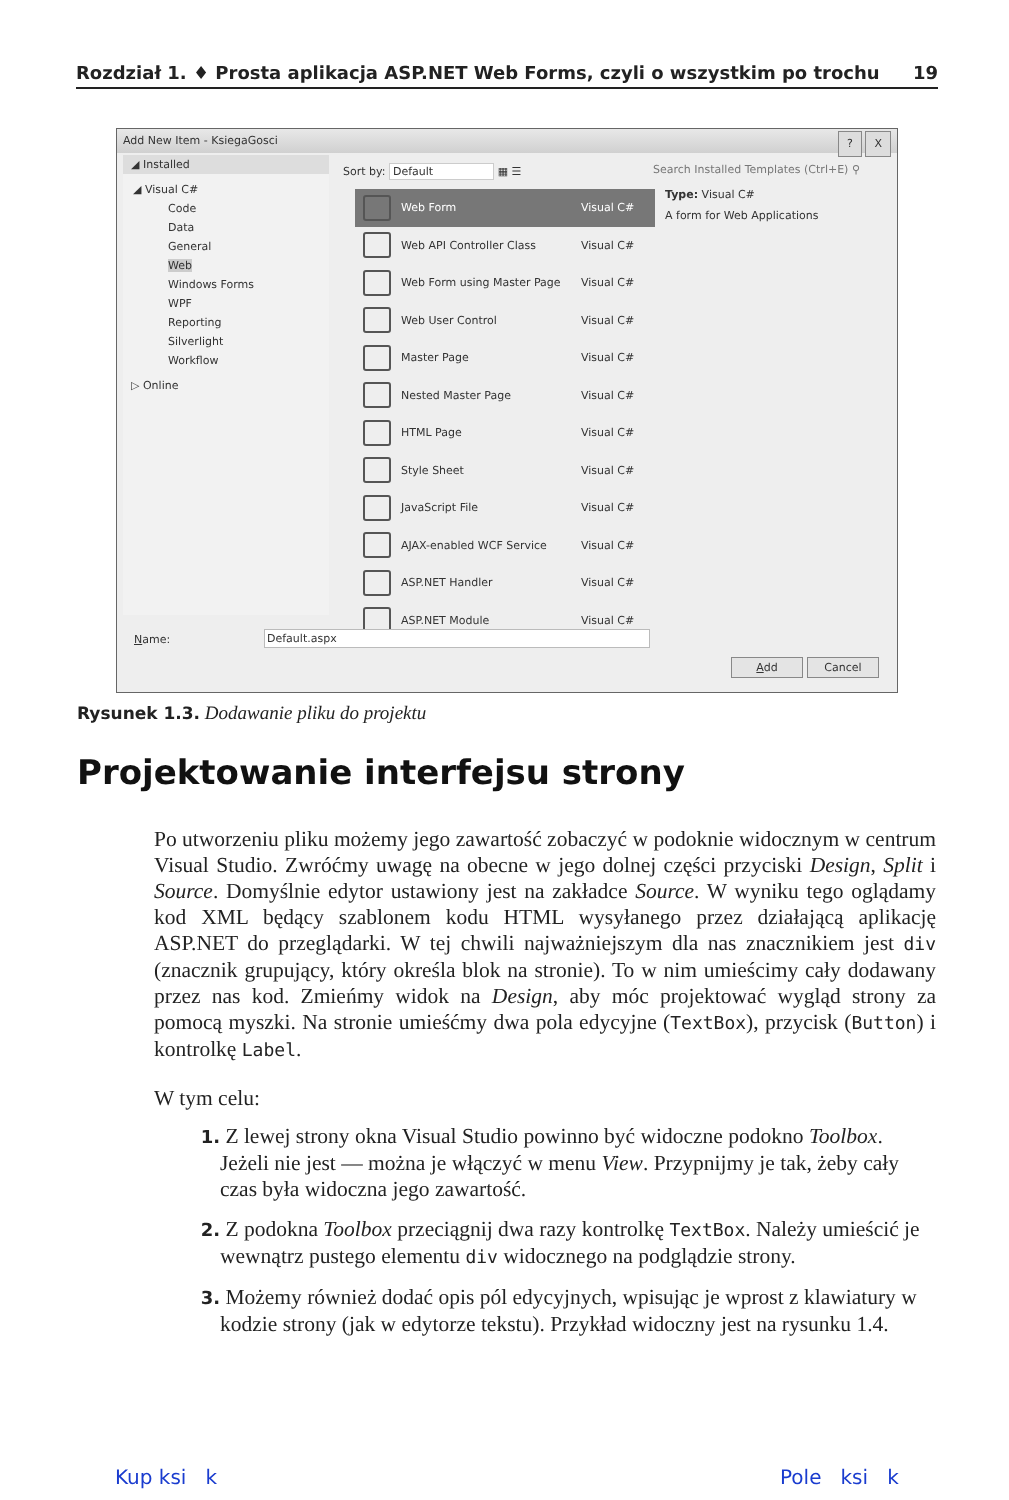Rozdział 1. ♦ Prosta aplikacja ASP.NET Web Forms, czyli o wszystkim po trochu 19
Add New Item - KsiegaGosci
? X
◢ Installed
◢ Visual C#
Code
Data
General
Web
Windows Forms
WPF
Reporting
Silverlight
Workflow
▷ Online
Sort by: Default ▦ ☰
Web Form Visual C#
Web API Controller Class Visual C#
Web Form using Master Page Visual C#
Web User Control Visual C#
Master Page Visual C#
Nested Master Page Visual C#
HTML Page Visual C#
Style Sheet Visual C#
JavaScript File Visual C#
AJAX-enabled WCF Service Visual C#
ASP.NET Handler Visual C#
ASP.NET Module Visual C#
Search Installed Templates (Ctrl+E) ⚲
Type: Visual C#
A form for Web Applications
Name: Default.aspx
Add Cancel
Rysunek 1.3. Dodawanie pliku do projektu
Projektowanie interfejsu strony
Po utworzeniu pliku możemy jego zawartość zobaczyć w podoknie widocznym w centrum Visual Studio. Zwróćmy uwagę na obecne w jego dolnej części przyciski Design, Split i Source. Domyślnie edytor ustawiony jest na zakładce Source. W wyniku tego oglądamy kod XML będący szablonem kodu HTML wysyłanego przez działającą aplikację ASP.NET do przeglądarki. W tej chwili najważniejszym dla nas znacznikiem jest div (znacznik grupujący, który określa blok na stronie). To w nim umieścimy cały dodawany przez nas kod. Zmieńmy widok na Design, aby móc projektować wygląd strony za pomocą myszki. Na stronie umieśćmy dwa pola edycyjne (TextBox), przycisk (Button) i kontrolkę Label.
W tym celu:
1. Z lewej strony okna Visual Studio powinno być widoczne podokno Toolbox. Jeżeli nie jest — można je włączyć w menu View. Przypnijmy je tak, żeby cały czas była widoczna jego zawartość.
2. Z podokna Toolbox przeciągnij dwa razy kontrolkę TextBox. Należy umieścić je wewnątrz pustego elementu div widocznego na podglądzie strony.
3. Możemy również dodać opis pól edycyjnych, wpisując je wprost z klawiatury w kodzie strony (jak w edytorze tekstu). Przykład widoczny jest na rysunku 1.4.
Kup ksi k Pole ksi k